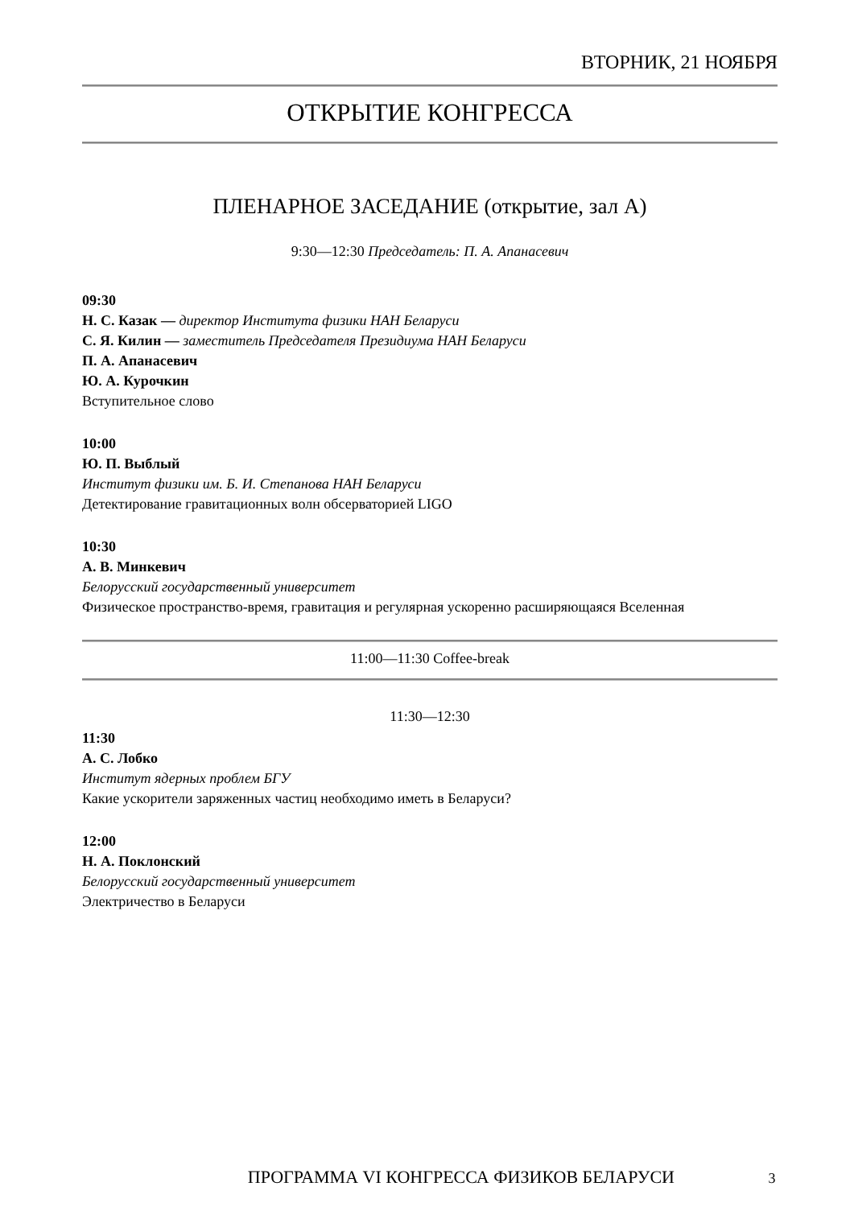ВТОРНИК, 21 НОЯБРЯ
ОТКРЫТИЕ КОНГРЕССА
ПЛЕНАРНОЕ ЗАСЕДАНИЕ (открытие, зал А)
9:30—12:30 Председатель: П. А. Апанасевич
09:30
Н. С. Казак — директор Института физики НАН Беларуси
С. Я. Килин — заместитель Председателя Президиума НАН Беларуси
П. А. Апанасевич
Ю. А. Курочкин
Вступительное слово
10:00
Ю. П. Выблый
Институт физики им. Б. И. Степанова НАН Беларуси
Детектирование гравитационных волн обсерваторией LIGO
10:30
А. В. Минкевич
Белорусский государственный университет
Физическое пространство-время, гравитация и регулярная ускоренно расширяющаяся Вселенная
11:00—11:30 Coffee-break
11:30—12:30
11:30
А. С. Лобко
Институт ядерных проблем БГУ
Какие ускорители заряженных частиц необходимо иметь в Беларуси?
12:00
Н. А. Поклонский
Белорусский государственный университет
Электричество в Беларуси
ПРОГРАММА VI КОНГРЕССА ФИЗИКОВ БЕЛАРУСИ 3